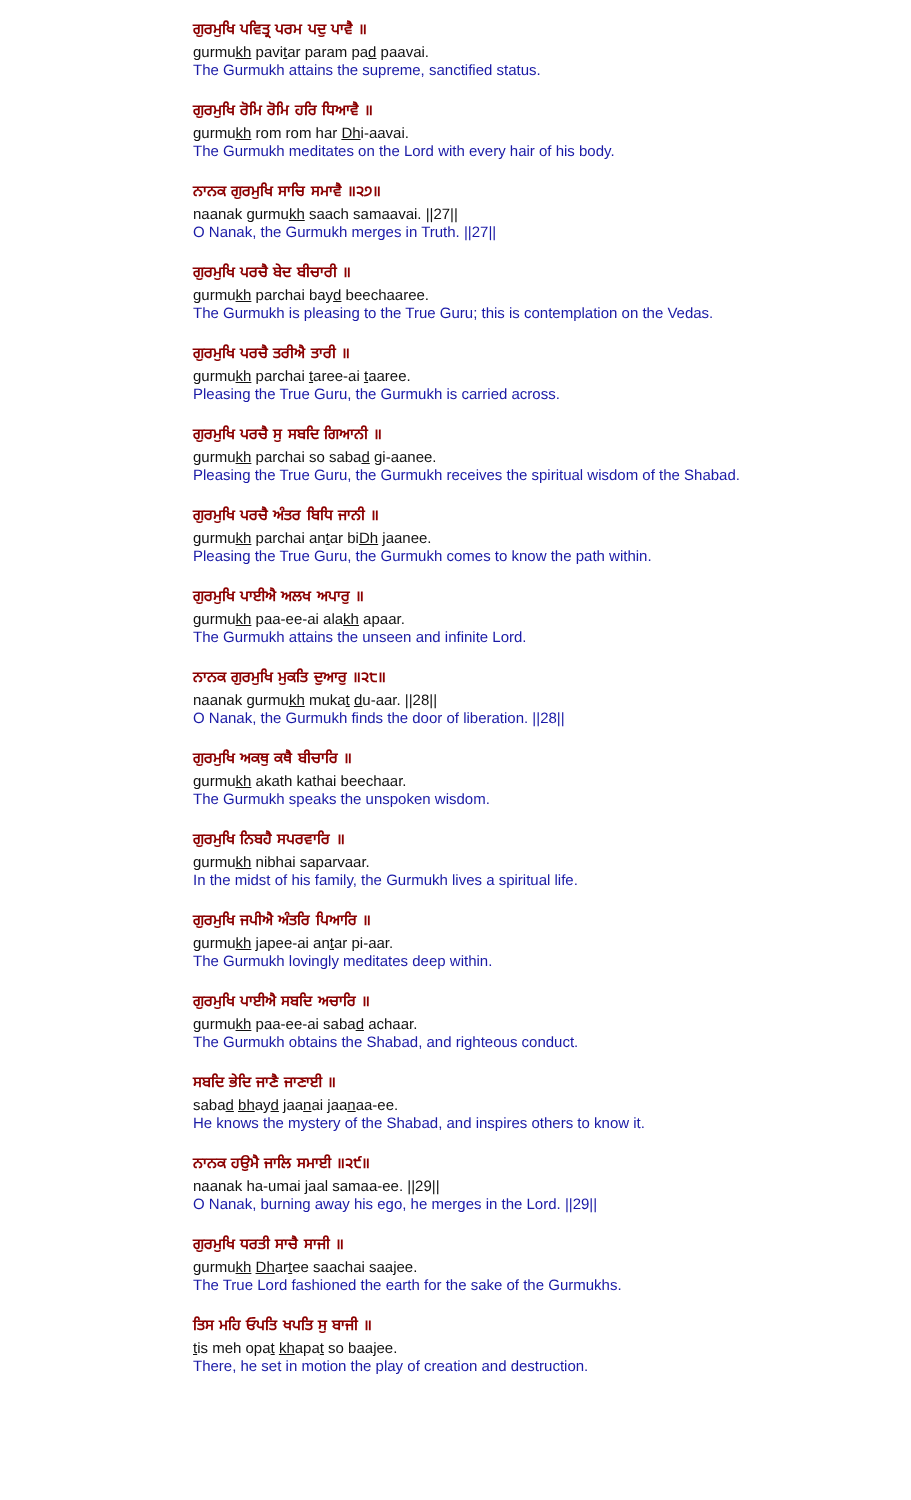ਗੁਰਮੁਖਿ ਪਵਿਤ੍ਰ ਪਰਮ ਪਦੁ ਪਾਵੈ ॥
gurmukh pavitar param pad paavai.
The Gurmukh attains the supreme, sanctified status.
ਗੁਰਮੁਖਿ ਰੋਮਿ ਰੋਮਿ ਹਰਿ ਧਿਆਵੈ ॥
gurmukh rom rom har Dhi-aavai.
The Gurmukh meditates on the Lord with every hair of his body.
ਨਾਨਕ ਗੁਰਮੁਖਿ ਸਾਚਿ ਸਮਾਵੈ ॥੨੭॥
naanak gurmukh saach samaavai. ||27||
O Nanak, the Gurmukh merges in Truth. ||27||
ਗੁਰਮੁਖਿ ਪਰਚੈ ਬੇਦ ਬੀਚਾਰੀ ॥
gurmukh parchai bayd beechaaree.
The Gurmukh is pleasing to the True Guru; this is contemplation on the Vedas.
ਗੁਰਮੁਖਿ ਪਰਚੈ ਤਰੀਐ ਤਾਰੀ ॥
gurmukh parchai taree-ai taaree.
Pleasing the True Guru, the Gurmukh is carried across.
ਗੁਰਮੁਖਿ ਪਰਚੈ ਸੁ ਸਬਦਿ ਗਿਆਨੀ ॥
gurmukh parchai so sabad gi-aanee.
Pleasing the True Guru, the Gurmukh receives the spiritual wisdom of the Shabad.
ਗੁਰਮੁਖਿ ਪਰਚੈ ਅੰਤਰ ਬਿਧਿ ਜਾਨੀ ॥
gurmukh parchai antar biDh jaanee.
Pleasing the True Guru, the Gurmukh comes to know the path within.
ਗੁਰਮੁਖਿ ਪਾਈਐ ਅਲਖ ਅਪਾਰੁ ॥
gurmukh paa-ee-ai alakh apaar.
The Gurmukh attains the unseen and infinite Lord.
ਨਾਨਕ ਗੁਰਮੁਖਿ ਮੁਕਤਿ ਦੁਆਰੁ ॥੨੮॥
naanak gurmukh mukat du-aar. ||28||
O Nanak, the Gurmukh finds the door of liberation. ||28||
ਗੁਰਮੁਖਿ ਅਕਥੁ ਕਥੈ ਬੀਚਾਰਿ ॥
gurmukh akath kathai beechaar.
The Gurmukh speaks the unspoken wisdom.
ਗੁਰਮੁਖਿ ਨਿਬਹੈ ਸਪਰਵਾਰਿ ॥
gurmukh nibhai saparvaar.
In the midst of his family, the Gurmukh lives a spiritual life.
ਗੁਰਮੁਖਿ ਜਪੀਐ ਅੰਤਰਿ ਪਿਆਰਿ ॥
gurmukh japee-ai antar pi-aar.
The Gurmukh lovingly meditates deep within.
ਗੁਰਮੁਖਿ ਪਾਈਐ ਸਬਦਿ ਅਚਾਰਿ ॥
gurmukh paa-ee-ai sabad achaar.
The Gurmukh obtains the Shabad, and righteous conduct.
ਸਬਦਿ ਭੇਦਿ ਜਾਣੈ ਜਾਣਾਈ ॥
sabad bhayd jaanai jaanaa-ee.
He knows the mystery of the Shabad, and inspires others to know it.
ਨਾਨਕ ਹਉਮੈ ਜਾਲਿ ਸਮਾਈ ॥੨੯॥
naanak ha-umai jaal samaa-ee. ||29||
O Nanak, burning away his ego, he merges in the Lord. ||29||
ਗੁਰਮੁਖਿ ਧਰਤੀ ਸਾਚੈ ਸਾਜੀ ॥
gurmukh Dhartee saachai saajee.
The True Lord fashioned the earth for the sake of the Gurmukhs.
ਤਿਸ ਮਹਿ ਓਪਤਿ ਖਪਤਿ ਸੁ ਬਾਜੀ ॥
tis meh opat khapat so baajee.
There, he set in motion the play of creation and destruction.